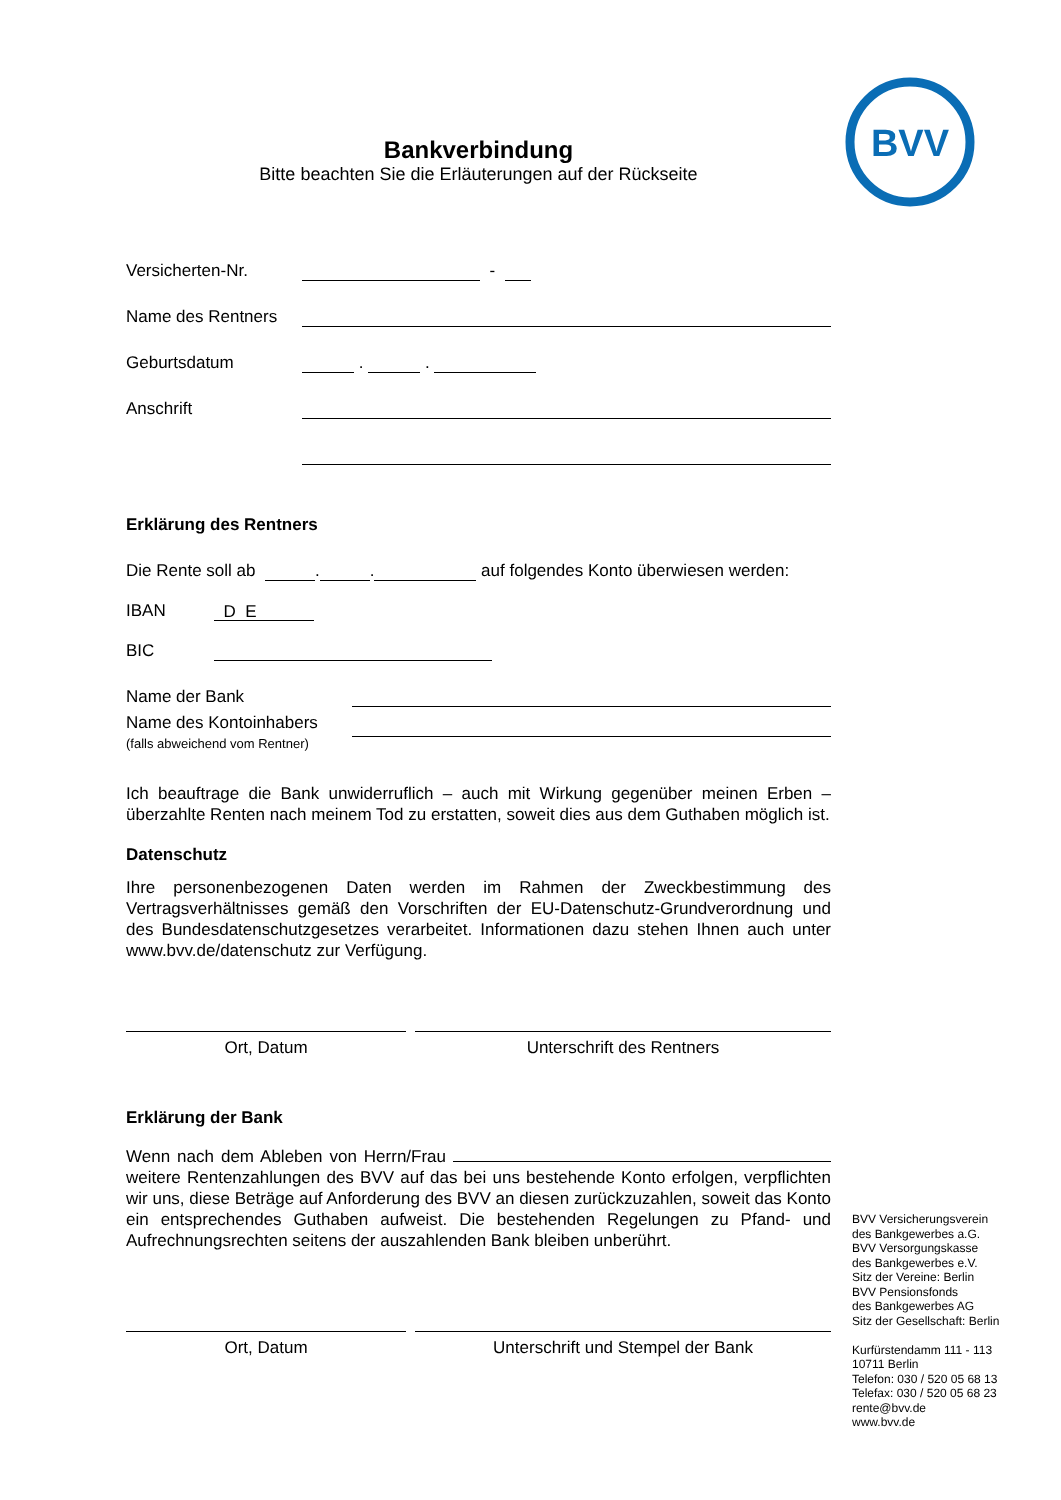BVV
Bankverbindung
Bitte beachten Sie die Erläuterungen auf der Rückseite
Versicherten-Nr. -
Name des Rentners
Geburtsdatum . .
Anschrift
Erklärung des Rentners
Die Rente soll ab . . auf folgendes Konto überwiesen werden:
IBAN D E
BIC
Name der Bank
Name des Kontoinhabers
(falls abweichend vom Rentner)
Ich beauftrage die Bank unwiderruflich – auch mit Wirkung gegenüber meinen Erben – überzahlte Renten nach meinem Tod zu erstatten, soweit dies aus dem Guthaben möglich ist.
Datenschutz
Ihre personenbezogenen Daten werden im Rahmen der Zweckbestimmung des Vertragsverhältnisses gemäß den Vorschriften der EU-Datenschutz-Grundverordnung und des Bundesdatenschutzgesetzes verarbeitet. Informationen dazu stehen Ihnen auch unter www.bvv.de/datenschutz zur Verfügung.
Ort, Datum Unterschrift des Rentners
Erklärung der Bank
Wenn nach dem Ableben von Herrn/Frau weitere Rentenzahlungen des BVV auf das bei uns bestehende Konto erfolgen, verpflichten wir uns, diese Beträge auf Anforderung des BVV an diesen zurückzuzahlen, soweit das Konto ein entsprechendes Guthaben aufweist. Die bestehenden Regelungen zu Pfand- und Aufrechnungsrechten seitens der auszahlenden Bank bleiben unberührt.
Ort, Datum Unterschrift und Stempel der Bank
BVV Versicherungsverein
des Bankgewerbes a.G.
BVV Versorgungskasse
des Bankgewerbes e.V.
Sitz der Vereine: Berlin
BVV Pensionsfonds
des Bankgewerbes AG
Sitz der Gesellschaft: Berlin
Kurfürstendamm 111 - 113
10711 Berlin
Telefon: 030 / 520 05 68 13
Telefax: 030 / 520 05 68 23
rente@bvv.de
www.bvv.de